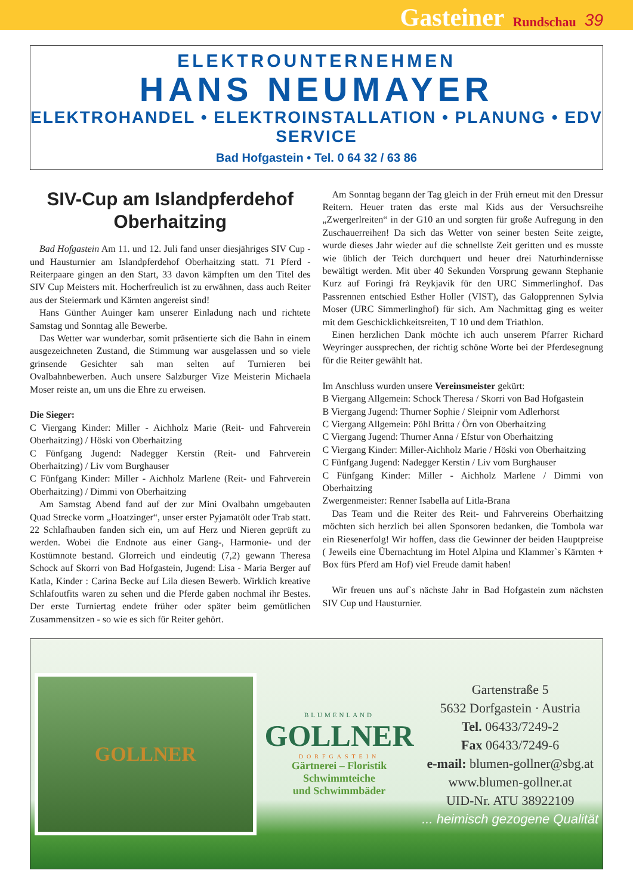Gasteiner Rundschau 39
ELEKTROUNTERNEHMEN
HANS NEUMAYER
ELEKTROHANDEL • ELEKTROINSTALLATION • PLANUNG • EDV SERVICE
Bad Hofgastein • Tel. 0 64 32 / 63 86
SIV-Cup am Islandpferdehof Oberhaitzing
Bad Hofgastein Am 11. und 12. Juli fand unser diesjähriges SIV Cup - und Hausturnier am Islandpferdehof Oberhaitzing statt. 71 Pferd - Reiterpaare gingen an den Start, 33 davon kämpften um den Titel des SIV Cup Meisters mit. Hocherfreulich ist zu erwähnen, dass auch Reiter aus der Steiermark und Kärnten angereist sind!
Hans Günther Auinger kam unserer Einladung nach und richtete Samstag und Sonntag alle Bewerbe.
Das Wetter war wunderbar, somit präsentierte sich die Bahn in einem ausgezeichneten Zustand, die Stimmung war ausgelassen und so viele grinsende Gesichter sah man selten auf Turnieren bei Ovalbahnbewerben. Auch unsere Salzburger Vize Meisterin Michaela Moser reiste an, um uns die Ehre zu erweisen.
Die Sieger:
C Viergang Kinder: Miller - Aichholz Marie (Reit- und Fahrverein Oberhaitzing) / Höski von Oberhaitzing
C Fünfgang Jugend: Nadegger Kerstin (Reit- und Fahrverein Oberhaitzing) / Liv vom Burghauser
C Fünfgang Kinder: Miller - Aichholz Marlene (Reit- und Fahrverein Oberhaitzing) / Dimmi von Oberhaitzing
Am Samstag Abend fand auf der zur Mini Ovalbahn umgebauten Quad Strecke vorm „Hoatzinger“, unser erster Pyjamatölt oder Trab statt. 22 Schlafhauben fanden sich ein, um auf Herz und Nieren geprüft zu werden. Wobei die Endnote aus einer Gang-, Harmonie- und der Kostümnote bestand. Glorreich und eindeutig (7,2) gewann Theresa Schock auf Skorri von Bad Hofgastein, Jugend: Lisa - Maria Berger auf Katla, Kinder : Carina Becke auf Lila diesen Bewerb. Wirklich kreative Schlafoutfits waren zu sehen und die Pferde gaben nochmal ihr Bestes. Der erste Turniertag endete früher oder später beim gemütlichen Zusammensitzen - so wie es sich für Reiter gehört.
Am Sonntag begann der Tag gleich in der Früh erneut mit den Dressur Reitern. Heuer traten das erste mal Kids aus der Versuchsreihe „Zwergerlreiten“ in der G10 an und sorgten für große Aufregung in den Zuschauerreihen! Da sich das Wetter von seiner besten Seite zeigte, wurde dieses Jahr wieder auf die schnellste Zeit geritten und es musste wie üblich der Teich durchquert und heuer drei Naturhindernisse bewältigt werden. Mit über 40 Sekunden Vorsprung gewann Stephanie Kurz auf Foringi frà Reykjavik für den URC Simmerlinghof. Das Passrennen entschied Esther Holler (VIST), das Galopprennen Sylvia Moser (URC Simmerlinghof) für sich. Am Nachmittag ging es weiter mit dem Geschicklichkeitsreiten, T 10 und dem Triathlon.
Einen herzlichen Dank möchte ich auch unserem Pfarrer Richard Weyringer aussprechen, der richtig schöne Worte bei der Pferdesegnung für die Reiter gewählt hat.
Im Anschluss wurden unsere Vereinsmeister gekürt:
B Viergang Allgemein: Schock Theresa / Skorri von Bad Hofgastein
B Viergang Jugend: Thurner Sophie / Sleipnir vom Adlerhorst
C Viergang Allgemein: Pöhl Britta / Örn von Oberhaitzing
C Viergang Jugend: Thurner Anna / Efstur von Oberhaitzing
C Viergang Kinder: Miller-Aichholz Marie / Höski von Oberhaitzing
C Fünfgang Jugend: Nadegger Kerstin / Liv vom Burghauser
C Fünfgang Kinder: Miller - Aichholz Marlene / Dimmi von Oberhaitzing
Zwergenmeister: Renner Isabella auf Litla-Brana
Das Team und die Reiter des Reit- und Fahrvereins Oberhaitzing möchten sich herzlich bei allen Sponsoren bedanken, die Tombola war ein Riesenerfolg! Wir hoffen, dass die Gewinner der beiden Hauptpreise ( Jeweils eine Übernachtung im Hotel Alpina und Klammer`s Kärnten + Box fürs Pferd am Hof) viel Freude damit haben!
Wir freuen uns auf`s nächste Jahr in Bad Hofgastein zum nächsten SIV Cup und Hausturnier.
GOLLNER
BLUMENLAND
GOLLNER
DORFGASTEIN
Gärtnerei – Floristik
Schwimmteiche
und Schwimmbäder
Gartenstraße 5
5632 Dorfgastein · Austria
Tel. 06433/7249-2
Fax 06433/7249-6
e-mail: blumen-gollner@sbg.at
www.blumen-gollner.at
UID-Nr. ATU 38922109
... heimisch gezogene Qualität